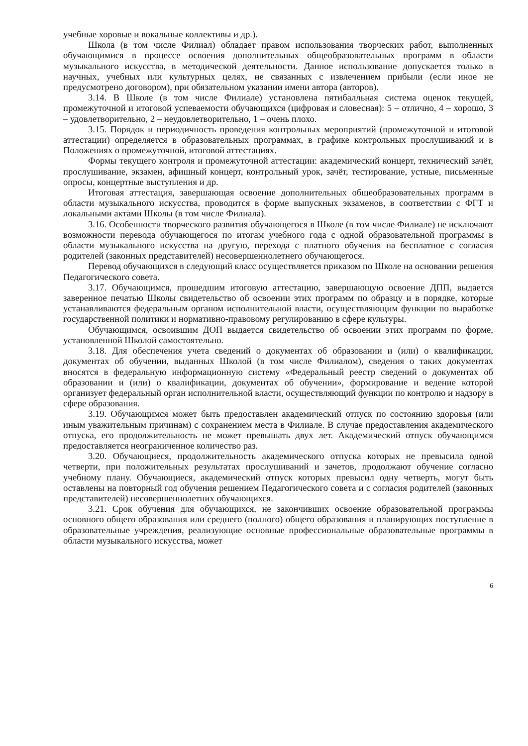учебные хоровые и вокальные коллективы и др.).
Школа (в том числе Филиал) обладает правом использования творческих работ, выполненных обучающимися в процессе освоения дополнительных общеобразовательных программ в области музыкального искусства, в методической деятельности. Данное использование допускается только в научных, учебных или культурных целях, не связанных с извлечением прибыли (если иное не предусмотрено договором), при обязательном указании имени автора (авторов).
3.14. В Школе (в том числе Филиале) установлена пятибалльная система оценок текущей, промежуточной и итоговой успеваемости обучающихся (цифровая и словесная): 5 – отлично, 4 – хорошо, 3 – удовлетворительно, 2 – неудовлетворительно, 1 – очень плохо.
3.15. Порядок и периодичность проведения контрольных мероприятий (промежуточной и итоговой аттестации) определяется в образовательных программах, в графике контрольных прослушиваний и в Положениях о промежуточной, итоговой аттестациях.
Формы текущего контроля и промежуточной аттестации: академический концерт, технический зачёт, прослушивание, экзамен, афишный концерт, контрольный урок, зачёт, тестирование, устные, письменные опросы, концертные выступления и др.
Итоговая аттестация, завершающая освоение дополнительных общеобразовательных программ в области музыкального искусства, проводится в форме выпускных экзаменов, в соответствии с ФГТ и локальными актами Школы (в том числе Филиала).
3.16. Особенности творческого развития обучающегося в Школе (в том числе Филиале) не исключают возможности перевода обучающегося по итогам учебного года с одной образовательной программы в области музыкального искусства на другую, перехода с платного обучения на бесплатное с согласия родителей (законных представителей) несовершеннолетнего обучающегося.
Перевод обучающихся в следующий класс осуществляется приказом по Школе на основании решения Педагогического совета.
3.17. Обучающимся, прошедшим итоговую аттестацию, завершающую освоение ДПП, выдается заверенное печатью Школы свидетельство об освоении этих программ по образцу и в порядке, которые устанавливаются федеральным органом исполнительной власти, осуществляющим функции по выработке государственной политики и нормативно-правовому регулированию в сфере культуры.
Обучающимся, освоившим ДОП выдается свидетельство об освоении этих программ по форме, установленной Школой самостоятельно.
3.18. Для обеспечения учета сведений о документах об образовании и (или) о квалификации, документах об обучении, выданных Школой (в том числе Филиалом), сведения о таких документах вносятся в федеральную информационную систему «Федеральный реестр сведений о документах об образовании и (или) о квалификации, документах об обучении», формирование и ведение которой организует федеральный орган исполнительной власти, осуществляющий функции по контролю и надзору в сфере образования.
3.19. Обучающимся может быть предоставлен академический отпуск по состоянию здоровья (или иным уважительным причинам) с сохранением места в Филиале. В случае предоставления академического отпуска, его продолжительность не может превышать двух лет. Академический отпуск обучающимся предоставляется неограниченное количество раз.
3.20. Обучающиеся, продолжительность академического отпуска которых не превысила одной четверти, при положительных результатах прослушиваний и зачетов, продолжают обучение согласно учебному плану. Обучающиеся, академический отпуск которых превысил одну четверть, могут быть оставлены на повторный год обучения решением Педагогического совета и с согласия родителей (законных представителей) несовершеннолетних обучающихся.
3.21. Срок обучения для обучающихся, не закончивших освоение образовательной программы основного общего образования или среднего (полного) общего образования и планирующих поступление в образовательные учреждения, реализующие основные профессиональные образовательные программы в области музыкального искусства, может
6